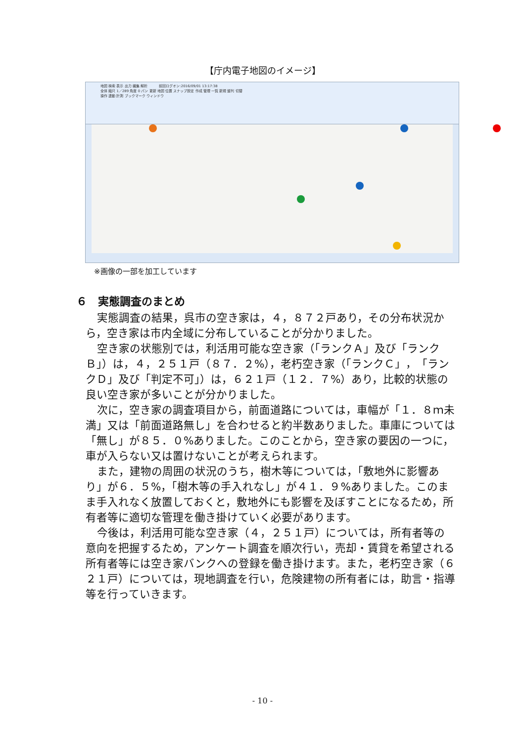【庁内電子地図のイメージ】
地図 検索 表示 出力 編集 解析 　　　前回ログオン:2016/09/01 13:17:38
全体 縮尺 1／289 角度 0 パン 更新 地図 位置 スナップ設定 作成 管理 一覧 新規 整列 切替
操作 連動 計測 ブックマーク ウィンドウ
※画像の一部を加工しています
６　実態調査のまとめ
実態調査の結果，呉市の空き家は，４，８７２戸あり，その分布状況から，空き家は市内全域に分布していることが分かりました。
空き家の状態別では，利活用可能な空き家（「ランクＡ」及び「ランクＢ」）は，４，２５１戸（８７．２%），老朽空き家（「ランクＣ」，「ランクＤ」及び「判定不可」）は，６２１戸（１２．７%）あり，比較的状態の良い空き家が多いことが分かりました。
次に，空き家の調査項目から，前面道路については，車幅が「１．８ｍ未満」又は「前面道路無し」を合わせると約半数ありました。車庫については「無し」が８５．０%ありました。このことから，空き家の要因の一つに，車が入らない又は置けないことが考えられます。
また，建物の周囲の状況のうち，樹木等については，「敷地外に影響あり」が６．５%，「樹木等の手入れなし」が４１．９%ありました。このまま手入れなく放置しておくと，敷地外にも影響を及ぼすことになるため，所有者等に適切な管理を働き掛けていく必要があります。
今後は，利活用可能な空き家（４，２５１戸）については，所有者等の意向を把握するため，アンケート調査を順次行い，売却・賃貸を希望される所有者等には空き家バンクへの登録を働き掛けます。また，老朽空き家（６２１戸）については，現地調査を行い，危険建物の所有者には，助言・指導等を行っていきます。
- 10 -